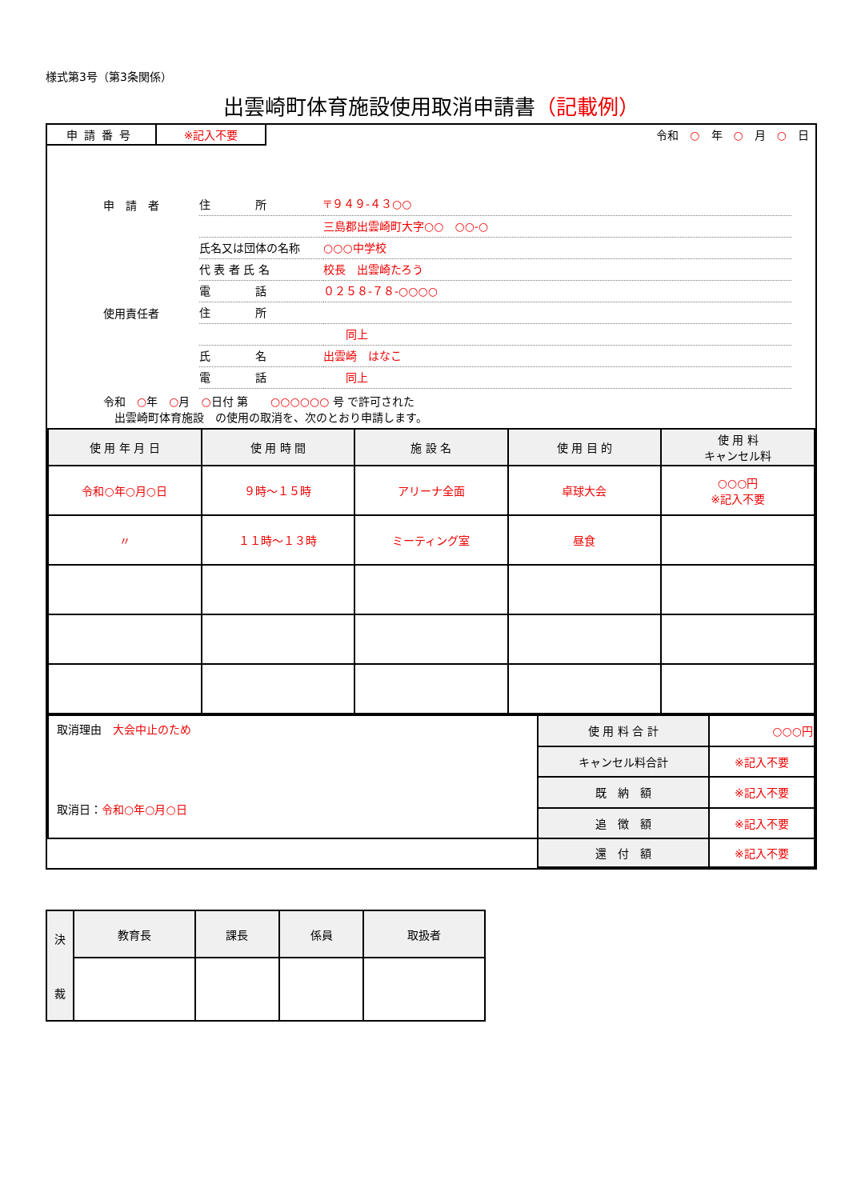様式第3号（第3条関係）
出雲崎町体育施設使用取消申請書（記載例）
申請番号 ※記入不要 令和　○　年　○　月　○　日
申　請　者 住　　　　所 〒９４９-４３○○
三島郡出雲崎町大字○○　○○-○
氏名又は団体の名称 ○○○中学校
代 表 者 氏 名 校長　出雲崎たろう
電　　　　話 ０２５８-７８-○○○○
使用責任者 住　　　　所
　　同上
氏　　　　名 出雲崎　はなこ
電　　　　話　　同上
令和　○年　○月　○日付 第　　○○○○○○ 号 で許可された
　出雲崎町体育施設　の使用の取消を、次のとおり申請します。
| 使 用 年 月 日 | 使 用 時 間 | 施 設 名 | 使 用 目 的 | 使 用 料 キャンセル料 |
| --- | --- | --- | --- | --- |
| 令和○年○月○日 | ９時～１５時 | アリーナ全面 | 卓球大会 | ○○○円 ※記入不要 |
| 〃 | １１時～１３時 | ミーティング室 | 昼食 | |
| 取消理由 大会中止のため 取消日： 令和○年○月○日 | 使 用 料 合 計 | ○○○円 |
| | キャンセル料合計 | ※記入不要 |
| | 既 納 額 | ※記入不要 |
| | 追 徴 額 | ※記入不要 |
| | 還 付 額 | ※記入不要 |
| 決 裁 | 教育長 | 課長 | 係員 | 取扱者 |
| --- | --- | --- | --- | --- |